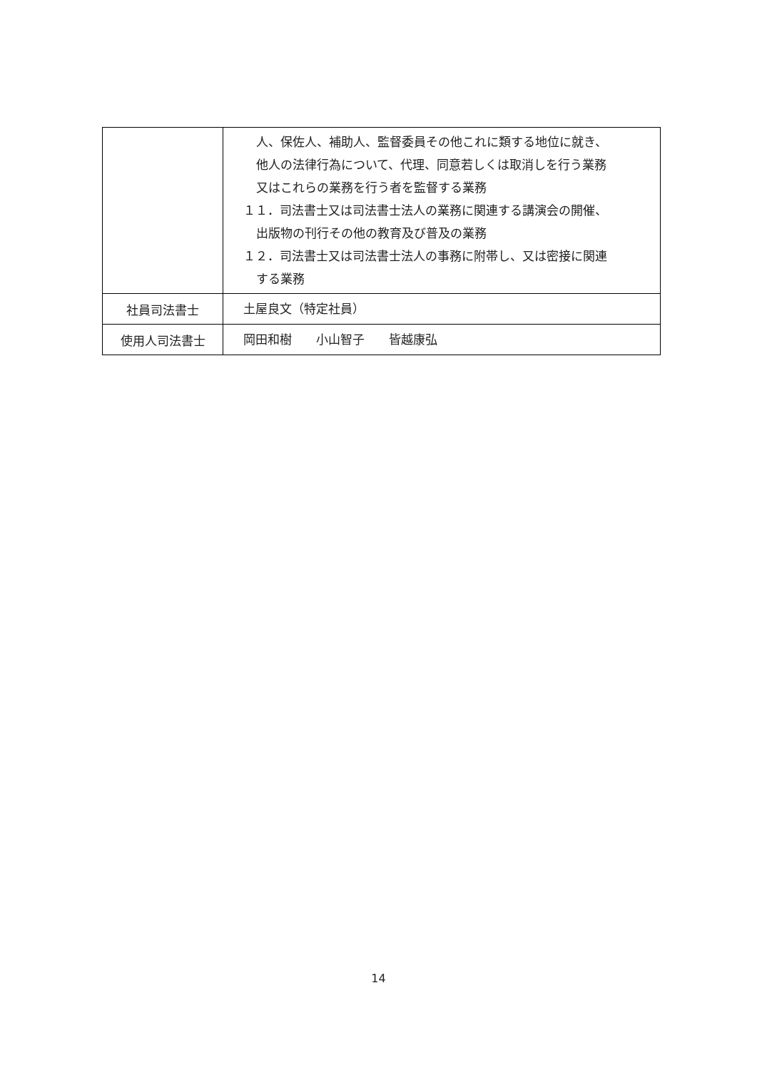| | 人、保佐人、補助人、監督委員その他これに類する地位に就き、 他人の法律行為について、代理、同意若しくは取消しを行う業務 又はこれらの業務を行う者を監督する業務 １１．司法書士又は司法書士法人の業務に関連する講演会の開催、 出版物の刊行その他の教育及び普及の業務 １２．司法書士又は司法書士法人の事務に附帯し、又は密接に関連 する業務 |
| 社員司法書士 | 土屋良文（特定社員） |
| 使用人司法書士 | 岡田和樹 小山智子 皆越康弘 |
14